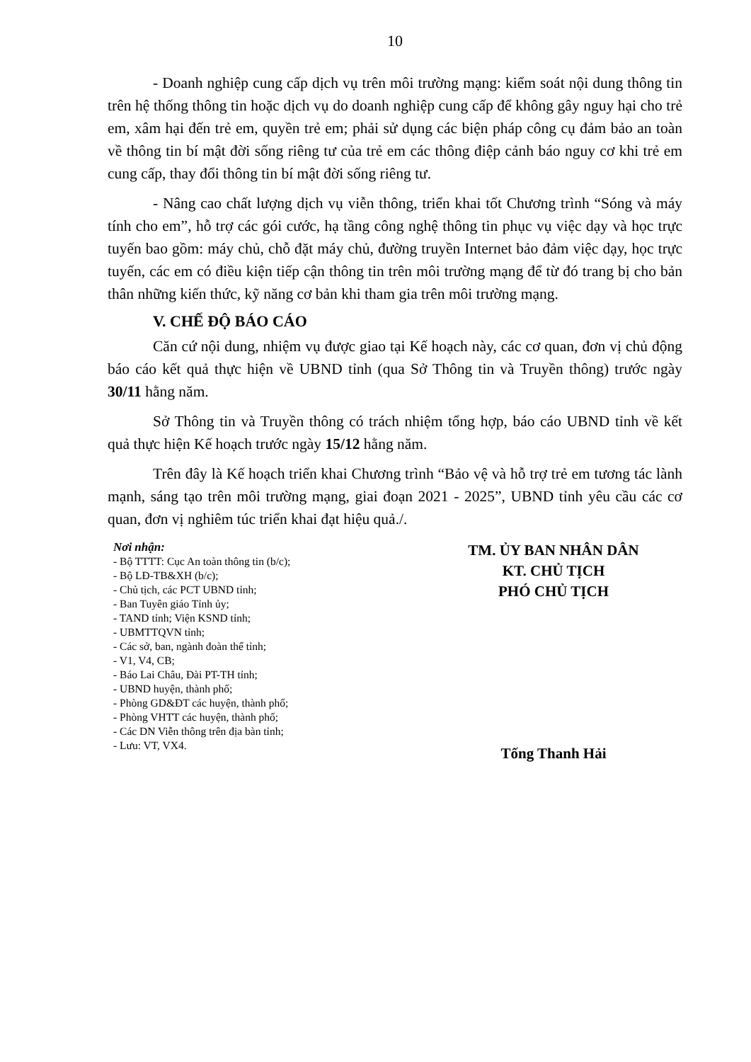10
- Doanh nghiệp cung cấp dịch vụ trên môi trường mạng: kiểm soát nội dung thông tin trên hệ thống thông tin hoặc dịch vụ do doanh nghiệp cung cấp để không gây nguy hại cho trẻ em, xâm hại đến trẻ em, quyền trẻ em; phải sử dụng các biện pháp công cụ đảm bảo an toàn về thông tin bí mật đời sống riêng tư của trẻ em các thông điệp cảnh báo nguy cơ khi trẻ em cung cấp, thay đổi thông tin bí mật đời sống riêng tư.
- Nâng cao chất lượng dịch vụ viễn thông, triển khai tốt Chương trình “Sóng và máy tính cho em”, hỗ trợ các gói cước, hạ tầng công nghệ thông tin phục vụ việc dạy và học trực tuyến bao gồm: máy chủ, chỗ đặt máy chủ, đường truyền Internet bảo đảm việc dạy, học trực tuyến, các em có điều kiện tiếp cận thông tin trên môi trường mạng để từ đó trang bị cho bản thân những kiến thức, kỹ năng cơ bản khi tham gia trên môi trường mạng.
V. CHẾ ĐỘ BÁO CÁO
Căn cứ nội dung, nhiệm vụ được giao tại Kế hoạch này, các cơ quan, đơn vị chủ động báo cáo kết quả thực hiện về UBND tỉnh (qua Sở Thông tin và Truyền thông) trước ngày 30/11 hằng năm.
Sở Thông tin và Truyền thông có trách nhiệm tổng hợp, báo cáo UBND tỉnh về kết quả thực hiện Kế hoạch trước ngày 15/12 hằng năm.
Trên đây là Kế hoạch triển khai Chương trình “Bảo vệ và hỗ trợ trẻ em tương tác lành mạnh, sáng tạo trên môi trường mạng, giai đoạn 2021 - 2025”, UBND tỉnh yêu cầu các cơ quan, đơn vị nghiêm túc triển khai đạt hiệu quả./.
Nơi nhận:
- Bộ TTTT: Cục An toàn thông tin (b/c);
- Bộ LĐ-TB&XH (b/c);
- Chủ tịch, các PCT UBND tỉnh;
- Ban Tuyên giáo Tỉnh ủy;
- TAND tỉnh; Viện KSND tỉnh;
- UBMTTQVN tỉnh;
- Các sở, ban, ngành đoàn thể tỉnh;
- V1, V4, CB;
- Báo Lai Châu, Đài PT-TH tỉnh;
- UBND huyện, thành phố;
- Phòng GD&ĐT các huyện, thành phố;
- Phòng VHTT các huyện, thành phố;
- Các DN Viễn thông trên địa bàn tỉnh;
- Lưu: VT, VX4.
TM. ỦY BAN NHÂN DÂN
KT. CHỦ TỊCH
PHÓ CHỦ TỊCH
Tống Thanh Hải